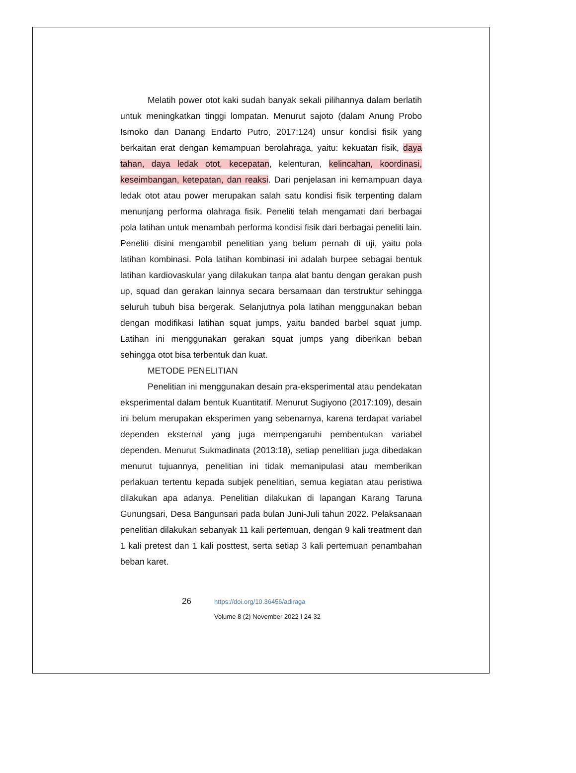Melatih power otot kaki sudah banyak sekali pilihannya dalam berlatih untuk meningkatkan tinggi lompatan. Menurut sajoto (dalam Anung Probo Ismoko dan Danang Endarto Putro, 2017:124) unsur kondisi fisik yang berkaitan erat dengan kemampuan berolahraga, yaitu: kekuatan fisik, daya tahan, daya ledak otot, kecepatan, kelenturan, kelincahan, koordinasi, keseimbangan, ketepatan, dan reaksi. Dari penjelasan ini kemampuan daya ledak otot atau power merupakan salah satu kondisi fisik terpenting dalam menunjang performa olahraga fisik. Peneliti telah mengamati dari berbagai pola latihan untuk menambah performa kondisi fisik dari berbagai peneliti lain. Peneliti disini mengambil penelitian yang belum pernah di uji, yaitu pola latihan kombinasi. Pola latihan kombinasi ini adalah burpee sebagai bentuk latihan kardiovaskular yang dilakukan tanpa alat bantu dengan gerakan push up, squad dan gerakan lainnya secara bersamaan dan terstruktur sehingga seluruh tubuh bisa bergerak. Selanjutnya pola latihan menggunakan beban dengan modifikasi latihan squat jumps, yaitu banded barbel squat jump. Latihan ini menggunakan gerakan squat jumps yang diberikan beban sehingga otot bisa terbentuk dan kuat.
METODE PENELITIAN
Penelitian ini menggunakan desain pra-eksperimental atau pendekatan eksperimental dalam bentuk Kuantitatif. Menurut Sugiyono (2017:109), desain ini belum merupakan eksperimen yang sebenarnya, karena terdapat variabel dependen eksternal yang juga mempengaruhi pembentukan variabel dependen. Menurut Sukmadinata (2013:18), setiap penelitian juga dibedakan menurut tujuannya, penelitian ini tidak memanipulasi atau memberikan perlakuan tertentu kepada subjek penelitian, semua kegiatan atau peristiwa dilakukan apa adanya. Penelitian dilakukan di lapangan Karang Taruna Gunungsari, Desa Bangunsari pada bulan Juni-Juli tahun 2022. Pelaksanaan penelitian dilakukan sebanyak 11 kali pertemuan, dengan 9 kali treatment dan 1 kali pretest dan 1 kali posttest, serta setiap 3 kali pertemuan penambahan beban karet.
26
https://doi.org/10.36456/adiraga
Volume 8 (2) November 2022 I 24-32